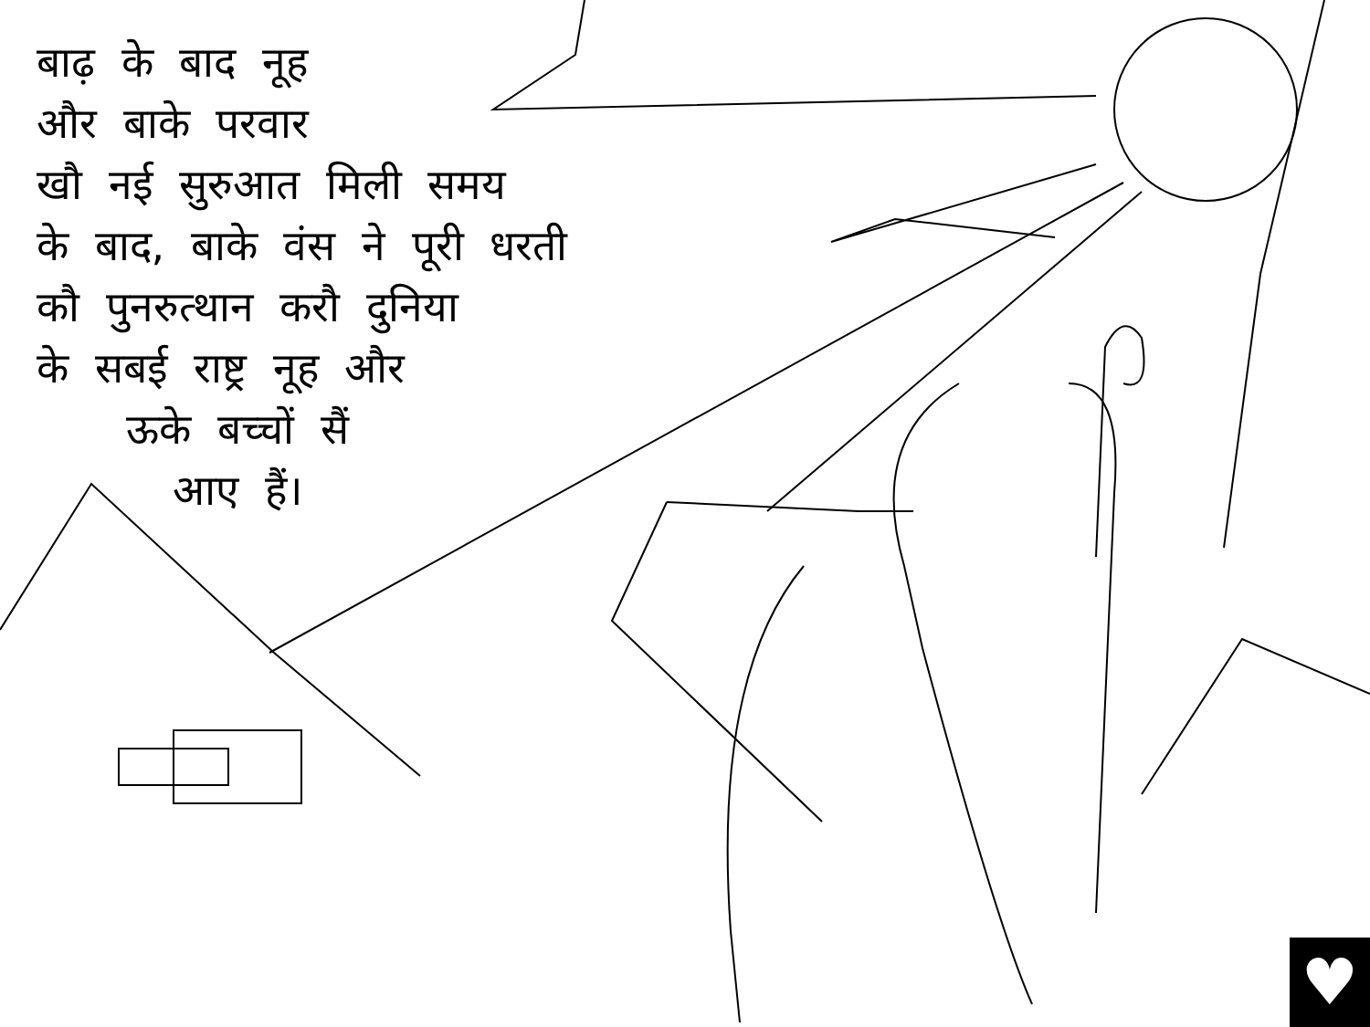बाढ़ के बाद नूह
और बाके परवार
खौ नई सुरुआत मिली समय
के बाद, बाके वंस ने पूरी धरती
कौ पुनरुत्थान करौ दुनिया
के सबई राष्ट्र नूह और
ऊके बच्चों सैं
आए हैं।
♥